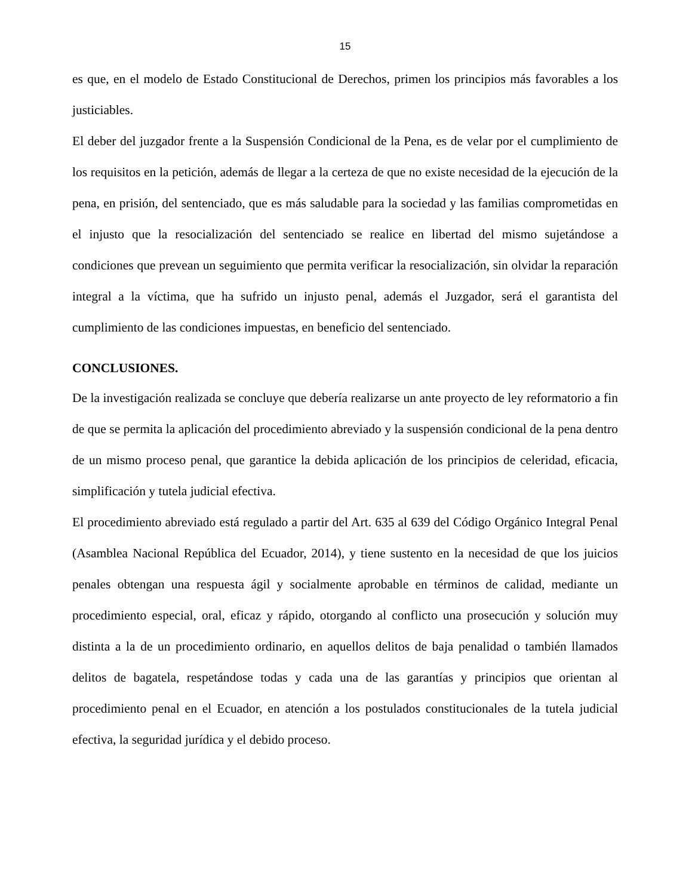15
es que, en el modelo de Estado Constitucional de Derechos, primen los principios más favorables a los justiciables.
El deber del juzgador frente a la Suspensión Condicional de la Pena, es de velar por el cumplimiento de los requisitos en la petición, además de llegar a la certeza de que no existe necesidad de la ejecución de la pena, en prisión, del sentenciado, que es más saludable para la sociedad y las familias comprometidas en el injusto que la resocialización del sentenciado se realice en libertad del mismo sujetándose a condiciones que prevean un seguimiento que permita verificar la resocialización, sin olvidar la reparación integral a la víctima, que ha sufrido un injusto penal, además el Juzgador, será el garantista del cumplimiento de las condiciones impuestas, en beneficio del sentenciado.
CONCLUSIONES.
De la investigación realizada se concluye que debería realizarse un ante proyecto de ley reformatorio a fin de que se permita la aplicación del procedimiento abreviado y la suspensión condicional de la pena dentro de un mismo proceso penal, que garantice la debida aplicación de los principios de celeridad, eficacia, simplificación y tutela judicial efectiva.
El procedimiento abreviado está regulado a partir del Art. 635 al 639 del Código Orgánico Integral Penal (Asamblea Nacional República del Ecuador, 2014), y tiene sustento en la necesidad de que los juicios penales obtengan una respuesta ágil y socialmente aprobable en términos de calidad, mediante un procedimiento especial, oral, eficaz y rápido, otorgando al conflicto una prosecución y solución muy distinta a la de un procedimiento ordinario, en aquellos delitos de baja penalidad o también llamados delitos de bagatela, respetándose todas y cada una de las garantías y principios que orientan al procedimiento penal en el Ecuador, en atención a los postulados constitucionales de la tutela judicial efectiva, la seguridad jurídica y el debido proceso.